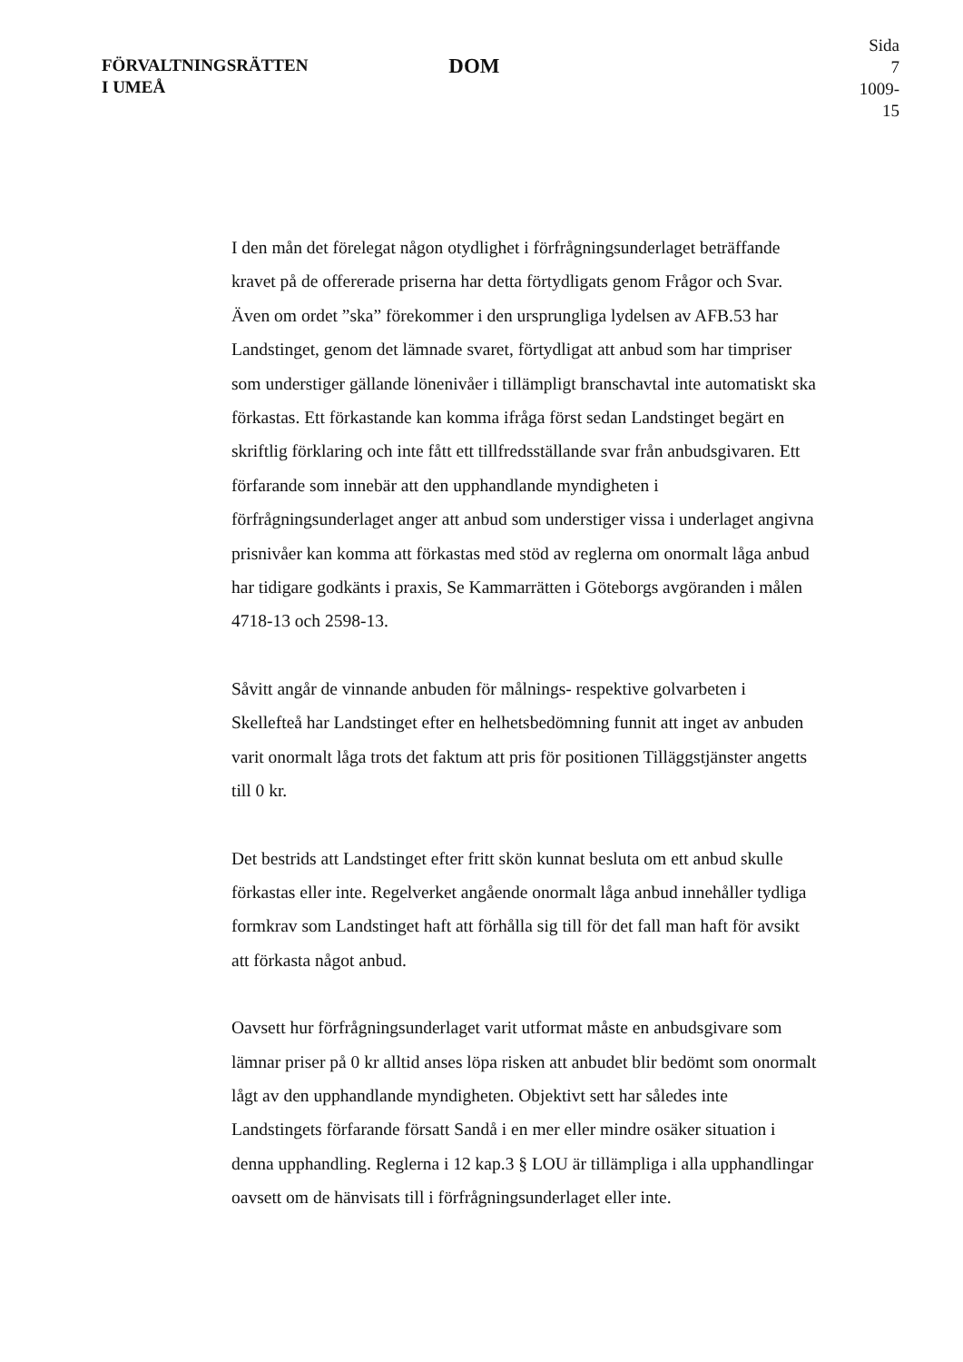FÖRVALTNINGSRÄTTEN
I UMEÅ
DOM
Sida 7
1009-15
I den mån det förelegat någon otydlighet i förfrågningsunderlaget beträffande kravet på de offererade priserna har detta förtydligats genom Frågor och Svar. Även om ordet ”ska” förekommer i den ursprungliga lydelsen av AFB.53 har Landstinget, genom det lämnade svaret, förtydligat att anbud som har timpriser som understiger gällande lönenivåer i tillämpligt branschavtal inte automatiskt ska förkastas. Ett förkastande kan komma ifråga först sedan Landstinget begärt en skriftlig förklaring och inte fått ett tillfredsställande svar från anbudsgivaren. Ett förfarande som innebär att den upphandlande myndigheten i förfrågningsunderlaget anger att anbud som understiger vissa i underlaget angivna prisnivåer kan komma att förkastas med stöd av reglerna om onormalt låga anbud har tidigare godkänts i praxis, Se Kammarrätten i Göteborgs avgöranden i målen 4718-13 och 2598-13.
Såvitt angår de vinnande anbuden för målnings- respektive golvarbeten i Skellefteå har Landstinget efter en helhetsbedömning funnit att inget av anbuden varit onormalt låga trots det faktum att pris för positionen Tilläggstjänster angetts till 0 kr.
Det bestrids att Landstinget efter fritt skön kunnat besluta om ett anbud skulle förkastas eller inte. Regelverket angående onormalt låga anbud innehåller tydliga formkrav som Landstinget haft att förhålla sig till för det fall man haft för avsikt att förkasta något anbud.
Oavsett hur förfrågningsunderlaget varit utformat måste en anbudsgivare som lämnar priser på 0 kr alltid anses löpa risken att anbudet blir bedömt som onormalt lågt av den upphandlande myndigheten. Objektivt sett har således inte Landstingets förfarande försatt Sandå i en mer eller mindre osäker situation i denna upphandling. Reglerna i 12 kap.3 § LOU är tillämpliga i alla upphandlingar oavsett om de hänvisats till i förfrågningsunderlaget eller inte.